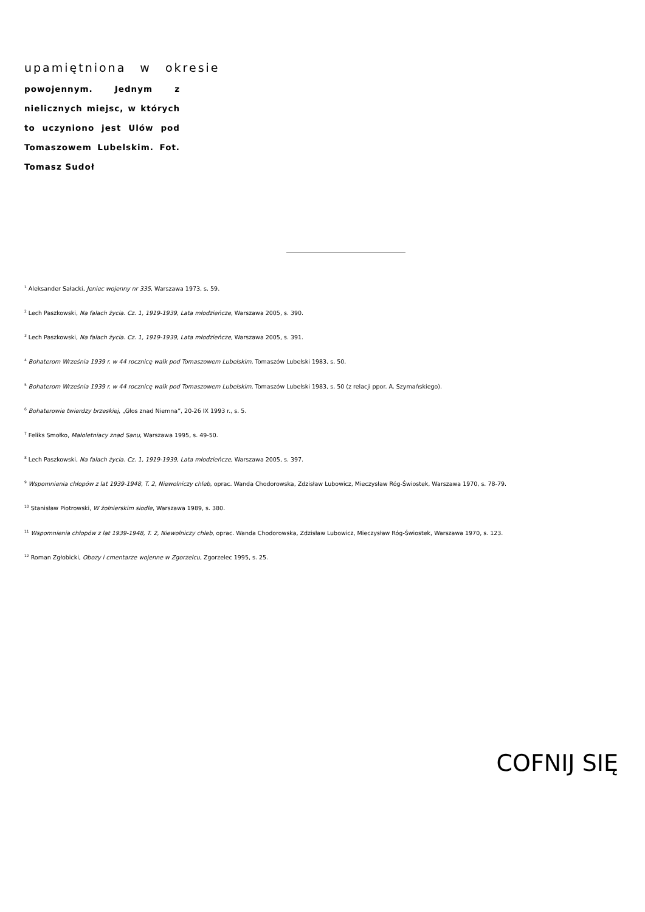upamiętniona w okresie
powojennym. Jednym z nielicznych miejsc, w których to uczyniono jest Ulów pod Tomaszowem Lubelskim. Fot. Tomasz Sudoł
<sup>1</sup> Aleksander Sałacki, Jeniec wojenny nr 335, Warszawa 1973, s. 59.
<sup>2</sup> Lech Paszkowski, Na falach życia. Cz. 1, 1919-1939, Lata młodzieńcze, Warszawa 2005, s. 390.
<sup>3</sup> Lech Paszkowski, Na falach życia. Cz. 1, 1919-1939, Lata młodzieńcze, Warszawa 2005, s. 391.
<sup>4</sup> Bohaterom Września 1939 r. w 44 rocznicę walk pod Tomaszowem Lubelskim, Tomaszów Lubelski 1983, s. 50.
<sup>5</sup> Bohaterom Września 1939 r. w 44 rocznicę walk pod Tomaszowem Lubelskim, Tomaszów Lubelski 1983, s. 50 (z relacji ppor. A. Szymańskiego).
<sup>6</sup> Bohaterowie twierdzy brzeskiej, „Głos znad Niemna”, 20-26 IX 1993 r., s. 5.
<sup>7</sup> Feliks Smołko, Małoletniacy znad Sanu, Warszawa 1995, s. 49-50.
<sup>8</sup> Lech Paszkowski, Na falach życia. Cz. 1, 1919-1939, Lata młodzieńcze, Warszawa 2005, s. 397.
<sup>9</sup> Wspomnienia chłopów z lat 1939-1948, T. 2, Niewolniczy chleb, oprac. Wanda Chodorowska, Zdzisław Lubowicz, Mieczysław Róg-Świostek, Warszawa 1970, s. 78-79.
<sup>10</sup> Stanisław Piotrowski, W żołnierskim siodle, Warszawa 1989, s. 380.
<sup>11</sup> Wspomnienia chłopów z lat 1939-1948, T. 2, Niewolniczy chleb, oprac. Wanda Chodorowska, Zdzisław Lubowicz, Mieczysław Róg-Świostek, Warszawa 1970, s. 123.
<sup>12</sup> Roman Zgłobicki, Obozy i cmentarze wojenne w Zgorzelcu, Zgorzelec 1995, s. 25.
COFNIJ SIĘ